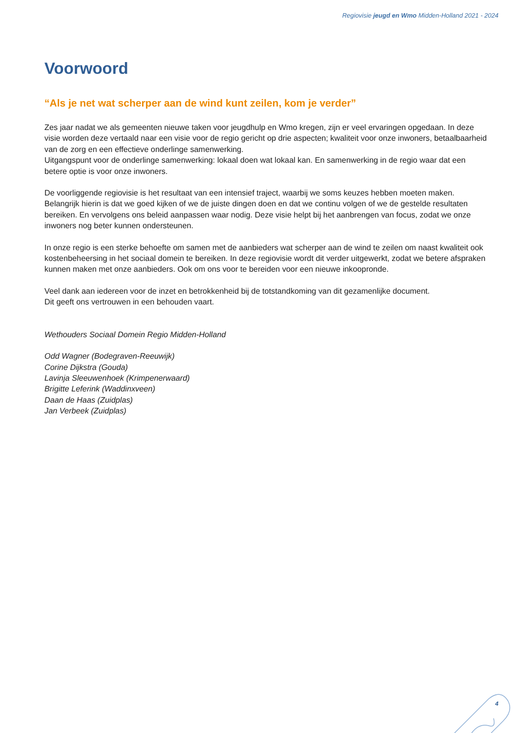Regiovisie jeugd en Wmo Midden-Holland 2021 - 2024
Voorwoord
“Als je net wat scherper aan de wind kunt zeilen, kom je verder”
Zes jaar nadat we als gemeenten nieuwe taken voor jeugdhulp en Wmo kregen, zijn er veel ervaringen opgedaan. In deze visie worden deze vertaald naar een visie voor de regio gericht op drie aspecten; kwaliteit voor onze inwoners, betaalbaarheid van de zorg en een effectieve onderlinge samenwerking.
Uitgangspunt voor de onderlinge samenwerking: lokaal doen wat lokaal kan. En samenwerking in de regio waar dat een betere optie is voor onze inwoners.
De voorliggende regiovisie is het resultaat van een intensief traject, waarbij we soms keuzes hebben moeten maken. Belangrijk hierin is dat we goed kijken of we de juiste dingen doen en dat we continu volgen of we de gestelde resultaten bereiken. En vervolgens ons beleid aanpassen waar nodig. Deze visie helpt bij het aanbrengen van focus, zodat we onze inwoners nog beter kunnen ondersteunen.
In onze regio is een sterke behoefte om samen met de aanbieders wat scherper aan de wind te zeilen om naast kwaliteit ook kostenbeheersing in het sociaal domein te bereiken. In deze regiovisie wordt dit verder uitgewerkt, zodat we betere afspraken kunnen maken met onze aanbieders. Ook om ons voor te bereiden voor een nieuwe inkoopronde.
Veel dank aan iedereen voor de inzet en betrokkenheid bij de totstandkoming van dit gezamenlijke document.
Dit geeft ons vertrouwen in een behouden vaart.
Wethouders Sociaal Domein Regio Midden-Holland
Odd Wagner (Bodegraven-Reeuwijk)
Corine Dijkstra (Gouda)
Lavinja Sleeuwenhoek (Krimpenerwaard)
Brigitte Leferink (Waddinxveen)
Daan de Haas (Zuidplas)
Jan Verbeek (Zuidplas)
4